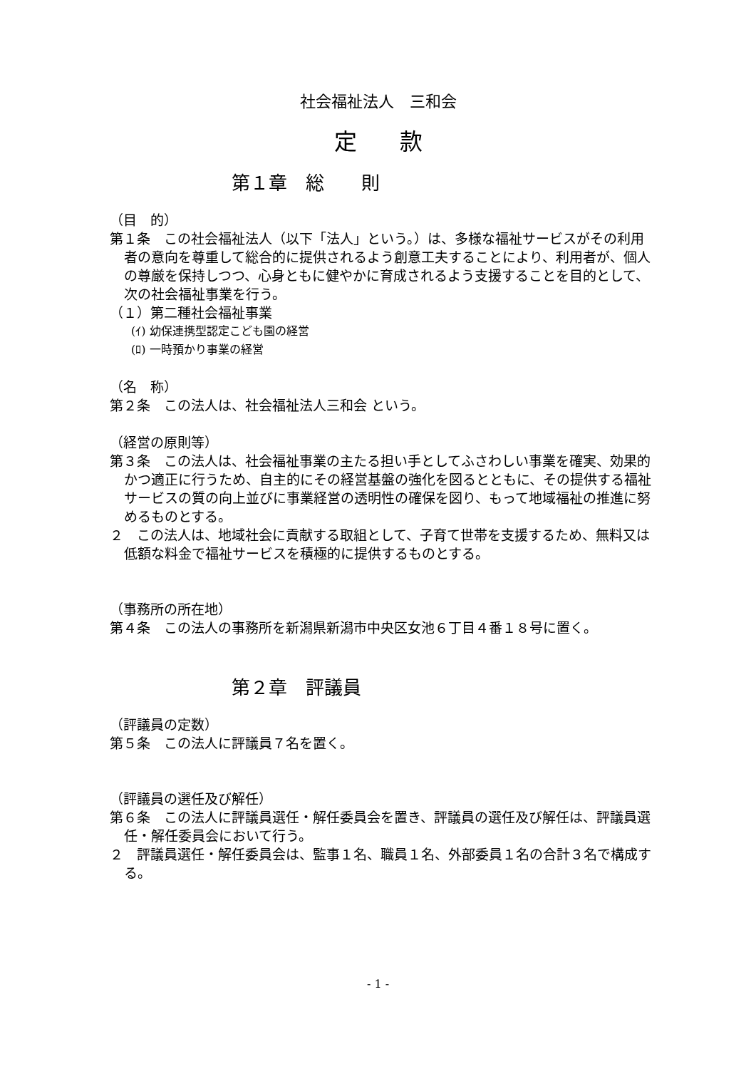社会福祉法人　三和会
定款
第１章　総　　則
（目　的）
第１条　この社会福祉法人（以下「法人」という。）は、多様な福祉サービスがその利用者の意向を尊重して総合的に提供されるよう創意工夫することにより、利用者が、個人の尊厳を保持しつつ、心身ともに健やかに育成されるよう支援することを目的として、次の社会福祉事業を行う。
（１）第二種社会福祉事業
(ｲ) 幼保連携型認定こども園の経営
(ﾛ) 一時預かり事業の経営
（名　称）
第２条　この法人は、社会福祉法人三和会 という。
（経営の原則等）
第３条　この法人は、社会福祉事業の主たる担い手としてふさわしい事業を確実、効果的かつ適正に行うため、自主的にその経営基盤の強化を図るとともに、その提供する福祉サービスの質の向上並びに事業経営の透明性の確保を図り、もって地域福祉の推進に努めるものとする。
２　この法人は、地域社会に貢献する取組として、子育て世帯を支援するため、無料又は低額な料金で福祉サービスを積極的に提供するものとする。
（事務所の所在地）
第４条　この法人の事務所を新潟県新潟市中央区女池６丁目４番１８号に置く。
第２章　評議員
（評議員の定数）
第５条　この法人に評議員７名を置く。
（評議員の選任及び解任）
第６条　この法人に評議員選任・解任委員会を置き、評議員の選任及び解任は、評議員選任・解任委員会において行う。
２　評議員選任・解任委員会は、監事１名、職員１名、外部委員１名の合計３名で構成する。
- 1 -